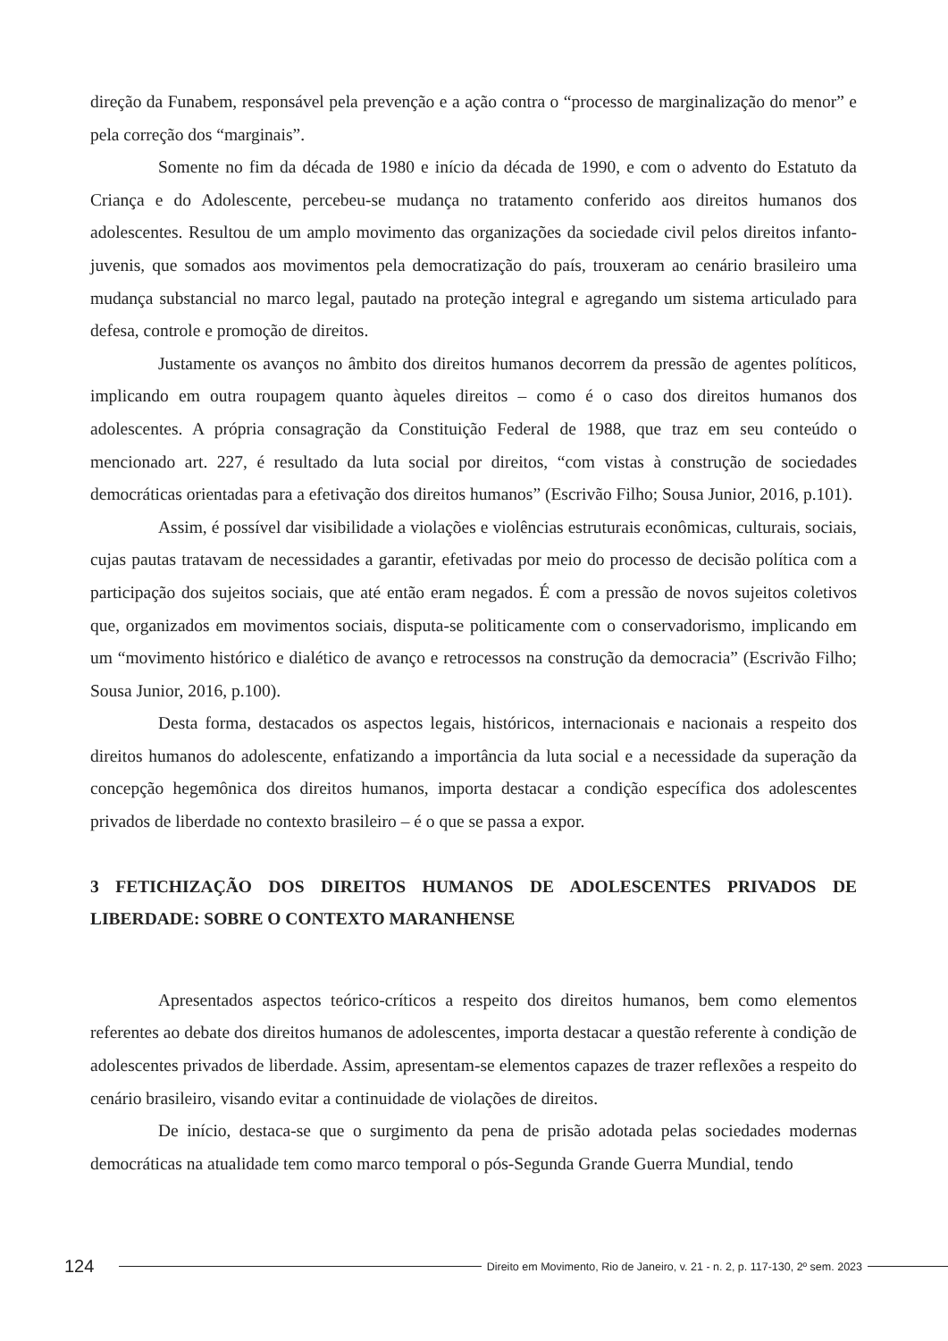direção da Funabem, responsável pela prevenção e a ação contra o “processo de marginalização do menor” e pela correção dos “marginais”.
Somente no fim da década de 1980 e início da década de 1990, e com o advento do Estatuto da Criança e do Adolescente, percebeu-se mudança no tratamento conferido aos direitos humanos dos adolescentes. Resultou de um amplo movimento das organizações da sociedade civil pelos direitos infanto-juvenis, que somados aos movimentos pela democratização do país, trouxeram ao cenário brasileiro uma mudança substancial no marco legal, pautado na proteção integral e agregando um sistema articulado para defesa, controle e promoção de direitos.
Justamente os avanços no âmbito dos direitos humanos decorrem da pressão de agentes políticos, implicando em outra roupagem quanto àqueles direitos – como é o caso dos direitos humanos dos adolescentes. A própria consagração da Constituição Federal de 1988, que traz em seu conteúdo o mencionado art. 227, é resultado da luta social por direitos, “com vistas à construção de sociedades democráticas orientadas para a efetivação dos direitos humanos” (Escrivão Filho; Sousa Junior, 2016, p.101).
Assim, é possível dar visibilidade a violações e violências estruturais econômicas, culturais, sociais, cujas pautas tratavam de necessidades a garantir, efetivadas por meio do processo de decisão política com a participação dos sujeitos sociais, que até então eram negados. É com a pressão de novos sujeitos coletivos que, organizados em movimentos sociais, disputa-se politicamente com o conservadorismo, implicando em um “movimento histórico e dialético de avanço e retrocessos na construção da democracia” (Escrivão Filho; Sousa Junior, 2016, p.100).
Desta forma, destacados os aspectos legais, históricos, internacionais e nacionais a respeito dos direitos humanos do adolescente, enfatizando a importância da luta social e a necessidade da superação da concepção hegemônica dos direitos humanos, importa destacar a condição específica dos adolescentes privados de liberdade no contexto brasileiro – é o que se passa a expor.
3 FETICHIZAÇÃO DOS DIREITOS HUMANOS DE ADOLESCENTES PRIVADOS DE LIBERDADE: SOBRE O CONTEXTO MARANHENSE
Apresentados aspectos teórico-críticos a respeito dos direitos humanos, bem como elementos referentes ao debate dos direitos humanos de adolescentes, importa destacar a questão referente à condição de adolescentes privados de liberdade. Assim, apresentam-se elementos capazes de trazer reflexões a respeito do cenário brasileiro, visando evitar a continuidade de violações de direitos.
De início, destaca-se que o surgimento da pena de prisão adotada pelas sociedades modernas democráticas na atualidade tem como marco temporal o pós-Segunda Grande Guerra Mundial, tendo
124 Direito em Movimento, Rio de Janeiro, v. 21 - n. 2, p. 117-130, 2º sem. 2023